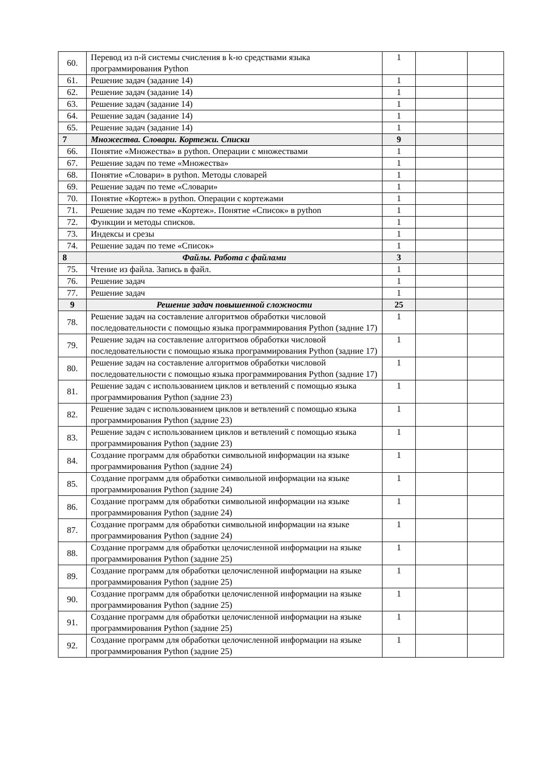| 60. | Перевод из n-й системы счисления в k-ю средствами языка программирования Python | 1 | | |
| 61. | Решение задач (задание 14) | 1 | | |
| 62. | Решение задач (задание 14) | 1 | | |
| 63. | Решение задач (задание 14) | 1 | | |
| 64. | Решение задач (задание 14) | 1 | | |
| 65. | Решение задач (задание 14) | 1 | | |
| 7 | Множества. Словари. Кортежи. Списки | 9 | | |
| 66. | Понятие «Множества» в python. Операции с множествами | 1 | | |
| 67. | Решение задач по теме «Множества» | 1 | | |
| 68. | Понятие «Словари» в python. Методы словарей | 1 | | |
| 69. | Решение задач по теме «Словари» | 1 | | |
| 70. | Понятие «Кортеж» в python. Операции с кортежами | 1 | | |
| 71. | Решение задач по теме «Кортеж». Понятие «Список» в python | 1 | | |
| 72. | Функции и методы списков. | 1 | | |
| 73. | Индексы и срезы | 1 | | |
| 74. | Решение задач по теме «Список» | 1 | | |
| 8 | Файлы. Работа с файлами | 3 | | |
| 75. | Чтение из файла. Запись в файл. | 1 | | |
| 76. | Решение задач | 1 | | |
| 77. | Решение задач | 1 | | |
| 9 | Решение задач повышенной сложности | 25 | | |
| 78. | Решение задач на составление алгоритмов обработки числовой последовательности с помощью языка программирования Python (задние 17) | 1 | | |
| 79. | Решение задач на составление алгоритмов обработки числовой последовательности с помощью языка программирования Python (задние 17) | 1 | | |
| 80. | Решение задач на составление алгоритмов обработки числовой последовательности с помощью языка программирования Python (задние 17) | 1 | | |
| 81. | Решение задач с использованием циклов и ветвлений с помощью языка программирования Python (задние 23) | 1 | | |
| 82. | Решение задач с использованием циклов и ветвлений с помощью языка программирования Python (задние 23) | 1 | | |
| 83. | Решение задач с использованием циклов и ветвлений с помощью языка программирования Python (задние 23) | 1 | | |
| 84. | Создание программ для обработки символьной информации на языке программирования Python (задние 24) | 1 | | |
| 85. | Создание программ для обработки символьной информации на языке программирования Python (задние 24) | 1 | | |
| 86. | Создание программ для обработки символьной информации на языке программирования Python (задние 24) | 1 | | |
| 87. | Создание программ для обработки символьной информации на языке программирования Python (задние 24) | 1 | | |
| 88. | Создание программ для обработки целочисленной информации на языке программирования Python (задние 25) | 1 | | |
| 89. | Создание программ для обработки целочисленной информации на языке программирования Python (задние 25) | 1 | | |
| 90. | Создание программ для обработки целочисленной информации на языке программирования Python (задние 25) | 1 | | |
| 91. | Создание программ для обработки целочисленной информации на языке программирования Python (задние 25) | 1 | | |
| 92. | Создание программ для обработки целочисленной информации на языке программирования Python (задние 25) | 1 | | |